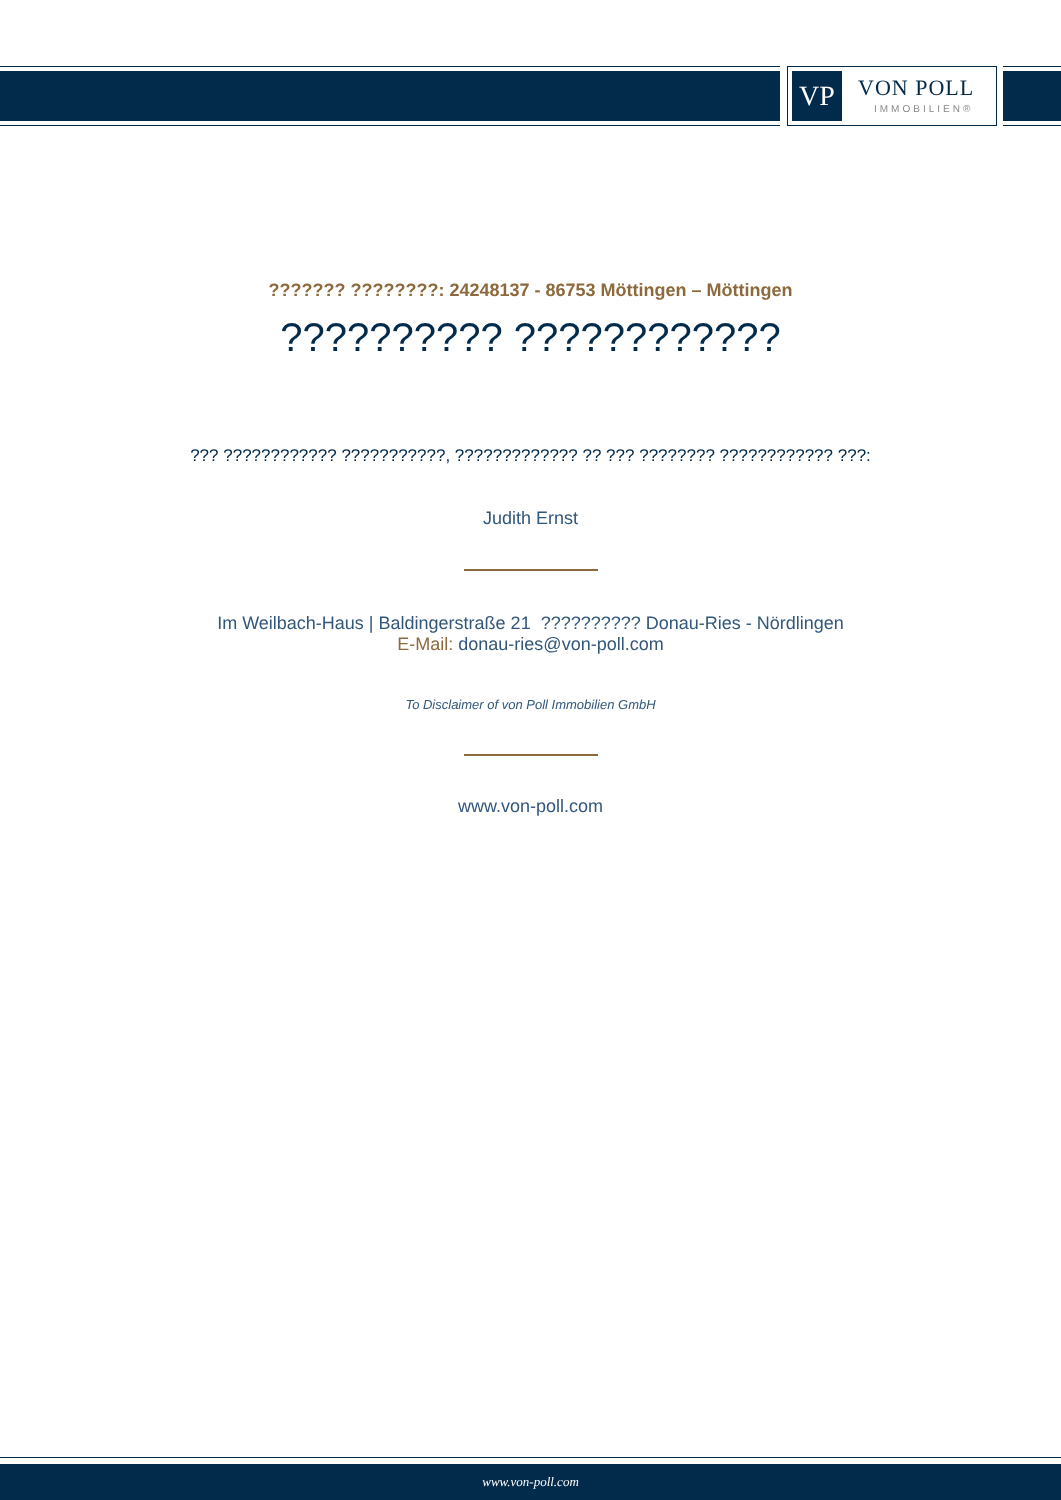VP VON POLL
IMMOBILIEN®
??????? ????????: 24248137 - 86753 Möttingen – Möttingen
?????????? ????????????
??? ???????????? ???????????, ????????????? ?? ??? ???????? ???????????? ???:
Judith Ernst
Im Weilbach-Haus | Baldingerstraße 21 ?????????? Donau-Ries - Nördlingen
E-Mail: donau-ries@von-poll.com
To Disclaimer of von Poll Immobilien GmbH
www.von-poll.com
www.von-poll.com